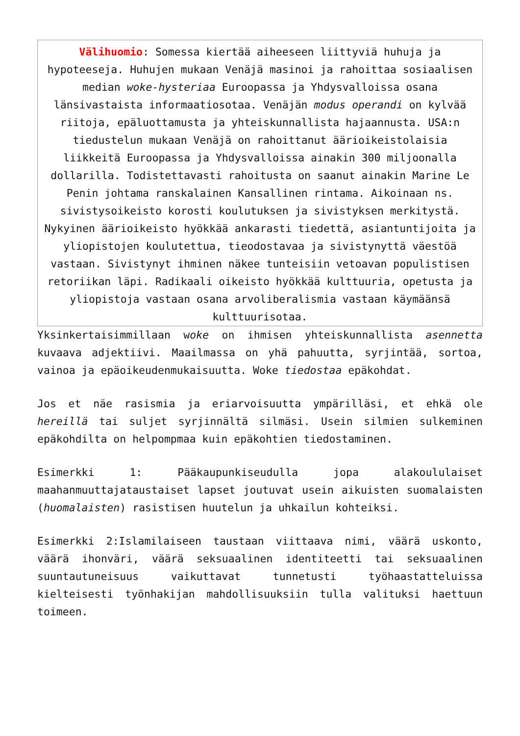Välihuomio: Somessa kiertää aiheeseen liittyviä huhuja ja hypoteeseja. Huhujen mukaan Venäjä masinoi ja rahoittaa sosiaalisen median woke-hysteriaa Euroopassa ja Yhdysvalloissa osana länsivastaista informaatiosotaa. Venäjän modus operandi on kylvää riitoja, epäluottamusta ja yhteiskunnallista hajaannusta. USA:n tiedustelun mukaan Venäjä on rahoittanut äärioikeistolaisia liikkeitä Euroopassa ja Yhdysvalloissa ainakin 300 miljoonalla dollarilla. Todistettavasti rahoitusta on saanut ainakin Marine Le Penin johtama ranskalainen Kansallinen rintama. Aikoinaan ns. sivistysoikeisto korosti koulutuksen ja sivistyksen merkitystä. Nykyinen äärioikeisto hyökkää ankarasti tiedettä, asiantuntijoita ja yliopistojen koulutettua, tieodostavaa ja sivistynyttä väestöä vastaan. Sivistynyt ihminen näkee tunteisiin vetoavan populistisen retoriikan läpi. Radikaali oikeisto hyökkää kulttuuria, opetusta ja yliopistoja vastaan osana arvoliberalismia vastaan käymäänsä kulttuurisotaa.
Yksinkertaisimmillaan woke on ihmisen yhteiskunnallista asennetta kuvaava adjektiivi. Maailmassa on yhä pahuutta, syrjintää, sortoa, vainoa ja epäoikeudenmukaisuutta. Woke tiedostaa epäkohdat.
Jos et näe rasismia ja eriarvoisuutta ympärilläsi, et ehkä ole hereillä tai suljet syrjinnältä silmäsi. Usein silmien sulkeminen epäkohdilta on helpompmaa kuin epäkohtien tiedostaminen.
Esimerkki 1: Pääkaupunkiseudulla jopa alakoululaiset maahanmuuttajataustaiset lapset joutuvat usein aikuisten suomalaisten (huomalaisten) rasistisen huutelun ja uhkailun kohteiksi.
Esimerkki 2:Islamilaiseen taustaan viittaava nimi, väärä uskonto, väärä ihonväri, väärä seksuaalinen identiteetti tai seksuaalinen suuntautuneisuus vaikuttavat tunnetusti työhaastatteluissa kielteisesti työnhakijan mahdollisuuksiin tulla valituksi haettuun toimeen.